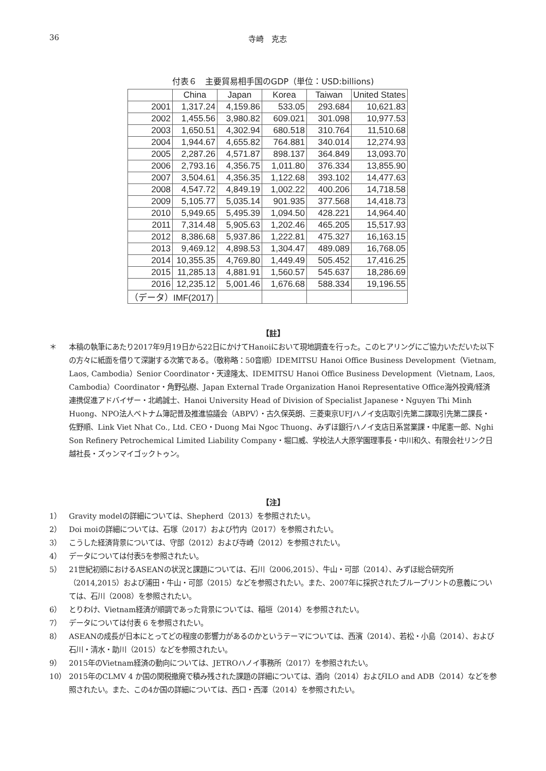36 寺崎　克志
付表６　主要貿易相手国のGDP（単位：USD:billions)
| | China | Japan | Korea | Taiwan | United States |
| --- | --- | --- | --- | --- | --- |
| 2001 | 1,317.24 | 4,159.86 | 533.05 | 293.684 | 10,621.83 |
| 2002 | 1,455.56 | 3,980.82 | 609.021 | 301.098 | 10,977.53 |
| 2003 | 1,650.51 | 4,302.94 | 680.518 | 310.764 | 11,510.68 |
| 2004 | 1,944.67 | 4,655.82 | 764.881 | 340.014 | 12,274.93 |
| 2005 | 2,287.26 | 4,571.87 | 898.137 | 364.849 | 13,093.70 |
| 2006 | 2,793.16 | 4,356.75 | 1,011.80 | 376.334 | 13,855.90 |
| 2007 | 3,504.61 | 4,356.35 | 1,122.68 | 393.102 | 14,477.63 |
| 2008 | 4,547.72 | 4,849.19 | 1,002.22 | 400.206 | 14,718.58 |
| 2009 | 5,105.77 | 5,035.14 | 901.935 | 377.568 | 14,418.73 |
| 2010 | 5,949.65 | 5,495.39 | 1,094.50 | 428.221 | 14,964.40 |
| 2011 | 7,314.48 | 5,905.63 | 1,202.46 | 465.205 | 15,517.93 |
| 2012 | 8,386.68 | 5,937.86 | 1,222.81 | 475.327 | 16,163.15 |
| 2013 | 9,469.12 | 4,898.53 | 1,304.47 | 489.089 | 16,768.05 |
| 2014 | 10,355.35 | 4,769.80 | 1,449.49 | 505.452 | 17,416.25 |
| 2015 | 11,285.13 | 4,881.91 | 1,560.57 | 545.637 | 18,286.69 |
| 2016 | 12,235.12 | 5,001.46 | 1,676.68 | 588.334 | 19,196.55 |
| （データ）IMF(2017) | | | | | |
【註】
＊ 本稿の執筆にあたり2017年9月19日から22日にかけてHanoiにおいて現地調査を行った。このヒアリングにご協力いただいた以下の方々に紙面を借りて深謝する次第である。（敬称略：50音順）IDEMITSU Hanoi Office Business Development（Vietnam, Laos, Cambodia）Senior Coordinator・天達隆太、IDEMITSU Hanoi Office Business Development（Vietnam, Laos, Cambodia）Coordinator・角野弘樹、Japan External Trade Organization Hanoi Representative Office海外投資/経済連携促進アドバイザー・北嶋誠士、Hanoi University Head of Division of Specialist Japanese・Nguyen Thi Minh Huong、NPO法人ベトナム簿記普及推進協議会（ABPV）・古久保英朗、三菱東京UFJハノイ支店取引先第二課取引先第二課長・佐野順、Link Viet Nhat Co., Ltd. CEO・Duong Mai Ngoc Thuong、みずほ銀行ハノイ支店日系営業課・中尾憲一郎、Nghi Son Refinery Petrochemical Limited Liability Company・堀口威、学校法人大原学園理事長・中川和久、有限会社リンク日越社長・ズゥンマイゴックトゥン。
【注】
1） Gravity modelの詳細については、Shepherd（2013）を参照されたい。
2） Doi moiの詳細については、石塚（2017）および竹内（2017）を参照されたい。
3） こうした経済背景については、守部（2012）および寺崎（2012）を参照されたい。
4） データについては付表5を参照されたい。
5） 21世紀初頭におけるASEANの状況と課題については、石川（2006,2015）、牛山・可部（2014）、みずほ総合研究所（2014,2015）および浦田・牛山・可部（2015）などを参照されたい。また、2007年に採択されたブループリントの意義については、石川（2008）を参照されたい。
6） とりわけ、Vietnam経済が順調であった背景については、稲垣（2014）を参照されたい。
7） データについては付表 6 を参照されたい。
8） ASEANの成長が日本にとってどの程度の影響力があるのかというテーマについては、西濱（2014）、若松・小島（2014）、および石川・清水・助川（2015）などを参照されたい。
9） 2015年のVietnam経済の動向については、JETROハノイ事務所（2017）を参照されたい。
10） 2015年のCLMV 4 か国の関税撤廃で積み残された課題の詳細については、酒向（2014）およびILO and ADB（2014）などを参照されたい。また、この4か国の詳細については、西口・西澤（2014）を参照されたい。